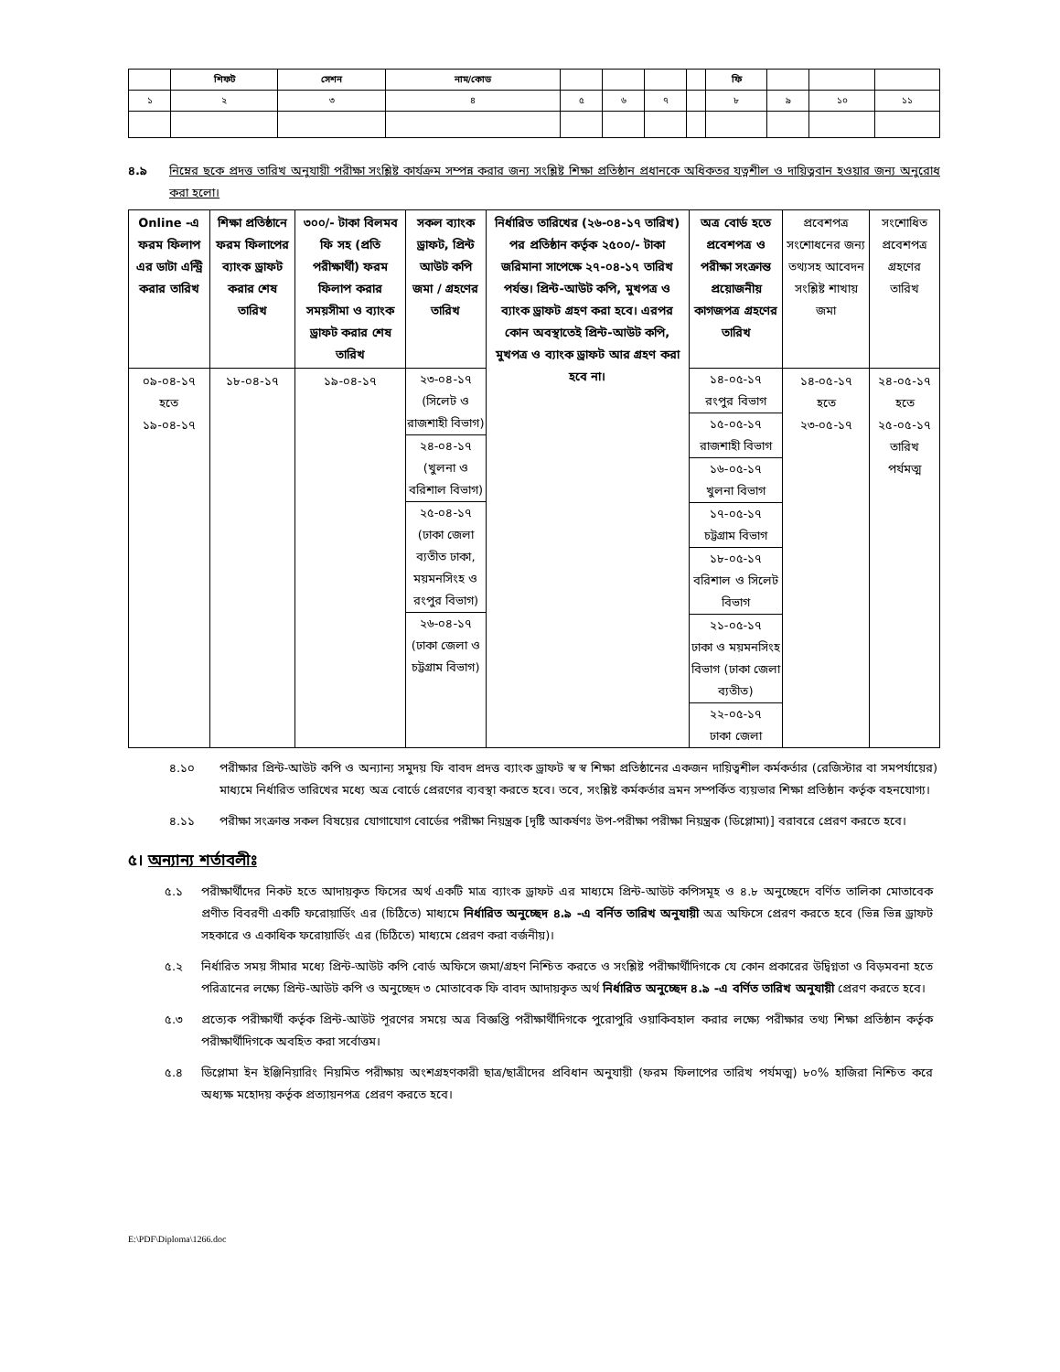| | শিফট | সেশন | নাম/কোড | | | | | ফি | | | |
| ১ | ২ | ৩ | ৪ | ৫ | ৬ | ৭ | | ৮ | ৯ | ১০ | ১১ |
৪.৯ নিম্নের ছকে প্রদত্ত তারিখ অনুযায়ী পরীক্ষা সংশ্লিষ্ট কার্যক্রম সম্পন্ন করার জন্য সংশ্লিষ্ট শিক্ষা প্রতিষ্ঠান প্রধানকে অধিকতর যত্নশীল ও দায়িত্ববান হওয়ার জন্য অনুরোধ করা হলো।
| Online -এ ফরম ফিলাপ এর ডাটা এন্ট্রি করার তারিখ | শিক্ষা প্রতিষ্ঠানে ফরম ফিলাপের ব্যাংক ড্রাফট করার শেষ তারিখ | ৩০০/- টাকা বিলমব ফি সহ (প্রতি পরীক্ষার্থী) ফরম ফিলাপ করার সময়সীমা ও ব্যাংক ড্রাফট করার শেষ তারিখ | সকল ব্যাংক ড্রাফট, প্রিন্ট আউট কপি জমা / গ্রহণের তারিখ | নির্ধারিত তারিখের (২৬-০৪-১৭ তারিখ) পর প্রতিষ্ঠান কর্তৃক ২৫০০/- টাকা জরিমানা সাপেক্ষে ২৭-০৪-১৭ তারিখ পর্যন্ত। প্রিন্ট-আউট কপি, মুখপত্র ও ব্যাংক ড্রাফট গ্রহণ করা হবে। এরপর কোন অবস্থাতেই প্রিন্ট-আউট কপি, মুখপত্র ও ব্যাংক ড্রাফট আর গ্রহণ করা হবে না। | অত্র বোর্ড হতে প্রবেশপত্র ও পরীক্ষা সংক্রান্ত প্রয়োজনীয় কাগজপত্র গ্রহণের তারিখ | প্রবেশপত্র সংশোধনের জন্য তথ্যসহ আবেদন সংশ্লিষ্ট শাখায় জমা | সংশোধিত প্রবেশপত্র গ্রহণের তারিখ |
| ০৯-০৪-১৭ হতে ১৯-০৪-১৭ | ১৮-০৪-১৭ | ১৯-০৪-১৭ | ২৩-০৪-১৭ (সিলেট ও রাজশাহী বিভাগ) ২৪-০৪-১৭ (খুলনা ও বরিশাল বিভাগ) ২৫-০৪-১৭ (ঢাকা জেলা ব্যতীত ঢাকা, ময়মনসিংহ ও রংপুর বিভাগ) ২৬-০৪-১৭ (ঢাকা জেলা ও চট্টগ্রাম বিভাগ) | | ১৪-০৫-১৭ রংপুর বিভাগ ১৫-০৫-১৭ রাজশাহী বিভাগ ১৬-০৫-১৭ খুলনা বিভাগ ১৭-০৫-১৭ চট্টগ্রাম বিভাগ ১৮-০৫-১৭ বরিশাল ও সিলেট বিভাগ ২১-০৫-১৭ ঢাকা ও ময়মনসিংহ বিভাগ (ঢাকা জেলা ব্যতীত) ২২-০৫-১৭ ঢাকা জেলা | ১৪-০৫-১৭ হতে ২৩-০৫-১৭ | ২৪-০৫-১৭ হতে ২৫-০৫-১৭ তারিখ পর্যমত্ম |
৪.১০ পরীক্ষার প্রিন্ট-আউট কপি ও অন্যান্য সমুদয় ফি বাবদ প্রদত্ত ব্যাংক ড্রাফট স্ব স্ব শিক্ষা প্রতিষ্ঠানের একজন দায়িত্বশীল কর্মকর্তার (রেজিস্টার বা সমপর্যায়ের) মাধ্যমে নির্ধারিত তারিখের মধ্যে অত্র বোর্ডে প্রেরণের ব্যবস্থা করতে হবে। তবে, সংশ্লিষ্ট কর্মকর্তার ভ্রমন সম্পর্কিত ব্যয়ভার শিক্ষা প্রতিষ্ঠান কর্তৃক বহনযোগ্য।
৪.১১ পরীক্ষা সংক্রান্ত সকল বিষয়ের যোগাযোগ বোর্ডের পরীক্ষা নিয়ন্ত্রক [দৃষ্টি আকর্ষণঃ উপ-পরীক্ষা পরীক্ষা নিয়ন্ত্রক (ডিপ্লোমা)] বরাবরে প্রেরণ করতে হবে।
৫। অন্যান্য শর্তাবলীঃ
৫.১ পরীক্ষার্থীদের নিকট হতে আদায়কৃত ফিসের অর্থ একটি মাত্র ব্যাংক ড্রাফট এর মাধ্যমে প্রিন্ট-আউট কপিসমূহ ও ৪.৮ অনুচ্ছেদে বর্ণিত তালিকা মোতাবেক প্রণীত বিবরণী একটি ফরোয়ার্ডিং এর (চিঠিতে) মাধ্যমে নির্ধারিত অনুচ্ছেদ ৪.৯ -এ বর্নিত তারিখ অনুযায়ী অত্র অফিসে প্রেরণ করতে হবে (ভিন্ন ভিন্ন ড্রাফট সহকারে ও একাধিক ফরোয়ার্ডিং এর (চিঠিতে) মাধ্যমে প্রেরণ করা বর্জনীয়)।
৫.২ নির্ধারিত সময় সীমার মধ্যে প্রিন্ট-আউট কপি বোর্ড অফিসে জমা/গ্রহণ নিশ্চিত করতে ও সংশ্লিষ্ট পরীক্ষার্থীদিগকে যে কোন প্রকারের উদ্বিগ্নতা ও বিড়মবনা হতে পরিত্রানের লক্ষ্যে প্রিন্ট-আউট কপি ও অনুচ্ছেদ ৩ মোতাবেক ফি বাবদ আদায়কৃত অর্থ নির্ধারিত অনুচ্ছেদ ৪.৯ -এ বর্ণিত তারিখ অনুযায়ী প্রেরণ করতে হবে।
৫.৩ প্রত্যেক পরীক্ষার্থী কর্তৃক প্রিন্ট-আউট পূরণের সময়ে অত্র বিজ্ঞপ্তি পরীক্ষার্থীদিগকে পুরোপুরি ওয়াকিবহাল করার লক্ষ্যে পরীক্ষার তথ্য শিক্ষা প্রতিষ্ঠান কর্তৃক পরীক্ষার্থীদিগকে অবহিত করা সর্বোত্তম।
৫.৪ ডিপ্লোমা ইন ইঞ্জিনিয়ারিং নিয়মিত পরীক্ষায় অংশগ্রহণকারী ছাত্র/ছাত্রীদের প্রবিধান অনুযায়ী (ফরম ফিলাপের তারিখ পর্যমত্ম) ৮০% হাজিরা নিশ্চিত করে অধ্যক্ষ মহোদয় কর্তৃক প্রত্যায়নপত্র প্রেরণ করতে হবে।
E:\PDF\Diploma\1266.doc